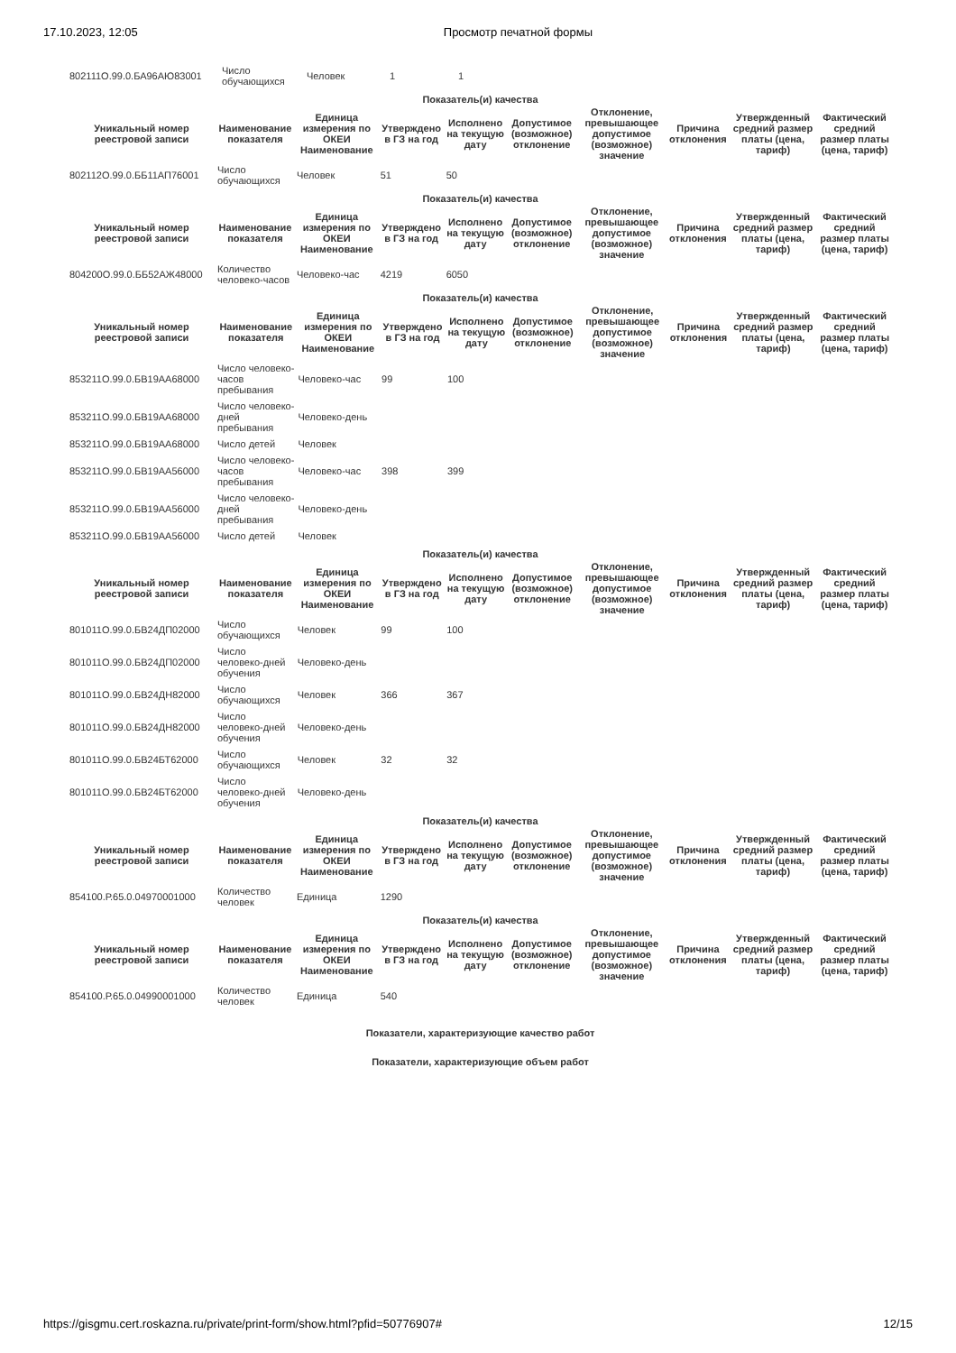17.10.2023, 12:05 Просмотр печатной формы
| 802111О.99.0.БА96АЮ83001 | Число обучающихся | Человек | 1 | 1 |
| Показатель(и) качества | | | | | | | | | |
| --- | --- | --- | --- | --- | --- | --- | --- | --- | --- |
| Уникальный номер реестровой записи | Наименование показателя | Единица измерения по ОКЕИ Наименование | Утверждено в ГЗ на год | Исполнено на текущую дату | Допустимое (возможное) отклонение | Отклонение, превышающее допустимое (возможное) значение | Причина отклонения | Утвержденный средний размер платы (цена, тариф) | Фактический средний размер платы (цена, тариф) |
| 802112О.99.0.ББ11АП76001 | Число обучающихся | Человек | 51 | 50 | | | | | |
| Показатель(и) качества | | | | | | | | | |
| --- | --- | --- | --- | --- | --- | --- | --- | --- | --- |
| Уникальный номер реестровой записи | Наименование показателя | Единица измерения по ОКЕИ Наименование | Утверждено в ГЗ на год | Исполнено на текущую дату | Допустимое (возможное) отклонение | Отклонение, превышающее допустимое (возможное) значение | Причина отклонения | Утвержденный средний размер платы (цена, тариф) | Фактический средний размер платы (цена, тариф) |
| 804200О.99.0.ББ52АЖ48000 | Количество человеко-часов | Человеко-час | 4219 | 6050 | | | | | |
| Показатель(и) качества | | | | | | | | | |
| --- | --- | --- | --- | --- | --- | --- | --- | --- | --- |
| Уникальный номер реестровой записи | Наименование показателя | Единица измерения по ОКЕИ Наименование | Утверждено в ГЗ на год | Исполнено на текущую дату | Допустимое (возможное) отклонение | Отклонение, превышающее допустимое (возможное) значение | Причина отклонения | Утвержденный средний размер платы (цена, тариф) | Фактический средний размер платы (цена, тариф) |
| 853211О.99.0.БВ19АА68000 | Число человеко-часов пребывания | Человеко-час | 99 | 100 | | | | | |
| 853211О.99.0.БВ19АА68000 | Число человеко-дней пребывания | Человеко-день | | | | | | | |
| 853211О.99.0.БВ19АА68000 | Число детей | Человек | | | | | | | |
| 853211О.99.0.БВ19АА56000 | Число человеко-часов пребывания | Человеко-час | 398 | 399 | | | | | |
| 853211О.99.0.БВ19АА56000 | Число человеко-дней пребывания | Человеко-день | | | | | | | |
| 853211О.99.0.БВ19АА56000 | Число детей | Человек | | | | | | | |
| Показатель(и) качества | | | | | | | | | |
| --- | --- | --- | --- | --- | --- | --- | --- | --- | --- |
| Уникальный номер реестровой записи | Наименование показателя | Единица измерения по ОКЕИ Наименование | Утверждено в ГЗ на год | Исполнено на текущую дату | Допустимое (возможное) отклонение | Отклонение, превышающее допустимое (возможное) значение | Причина отклонения | Утвержденный средний размер платы (цена, тариф) | Фактический средний размер платы (цена, тариф) |
| 801011О.99.0.БВ24ДП02000 | Число обучающихся | Человек | 99 | 100 | | | | | |
| 801011О.99.0.БВ24ДП02000 | Число человеко-дней обучения | Человеко-день | | | | | | | |
| 801011О.99.0.БВ24ДН82000 | Число обучающихся | Человек | 366 | 367 | | | | | |
| 801011О.99.0.БВ24ДН82000 | Число человеко-дней обучения | Человеко-день | | | | | | | |
| 801011О.99.0.БВ24БТ62000 | Число обучающихся | Человек | 32 | 32 | | | | | |
| 801011О.99.0.БВ24БТ62000 | Число человеко-дней обучения | Человеко-день | | | | | | | |
| Показатель(и) качества | | | | | | | | | |
| --- | --- | --- | --- | --- | --- | --- | --- | --- | --- |
| Уникальный номер реестровой записи | Наименование показателя | Единица измерения по ОКЕИ Наименование | Утверждено в ГЗ на год | Исполнено на текущую дату | Допустимое (возможное) отклонение | Отклонение, превышающее допустимое (возможное) значение | Причина отклонения | Утвержденный средний размер платы (цена, тариф) | Фактический средний размер платы (цена, тариф) |
| 854100.Р.65.0.04970001000 | Количество человек | Единица | 1290 | | | | | | |
| Показатель(и) качества | | | | | | | | | |
| --- | --- | --- | --- | --- | --- | --- | --- | --- | --- |
| Уникальный номер реестровой записи | Наименование показателя | Единица измерения по ОКЕИ Наименование | Утверждено в ГЗ на год | Исполнено на текущую дату | Допустимое (возможное) отклонение | Отклонение, превышающее допустимое (возможное) значение | Причина отклонения | Утвержденный средний размер платы (цена, тариф) | Фактический средний размер платы (цена, тариф) |
| 854100.Р.65.0.04990001000 | Количество человек | Единица | 540 | | | | | | |
Показатели, характеризующие качество работ
Показатели, характеризующие объем работ
https://gisgmu.cert.roskazna.ru/private/print-form/show.html?pfid=50776907# 12/15